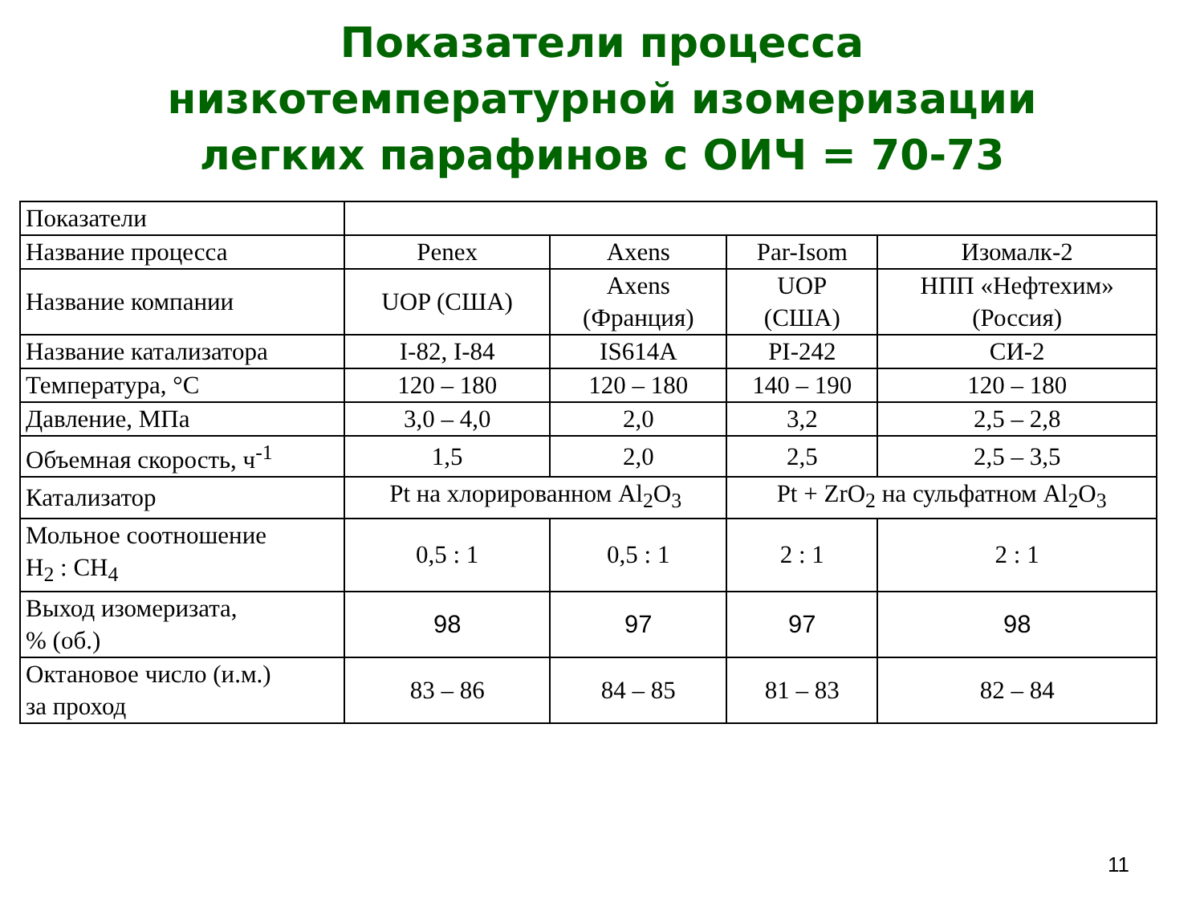Показатели процесса
низкотемпературной изомеризации
легких парафинов с ОИЧ = 70-73
| Показатели | | | | |
| Название процесса | Penex | Axens | Par-Isom | Изомалк-2 |
| Название компании | UOP (США) | Axens (Франция) | UOP (США) | НПП «Нефтехим» (Россия) |
| Название катализатора | I-82, I-84 | IS614A | PI-242 | СИ-2 |
| Температура, °С | 120 – 180 | 120 – 180 | 140 – 190 | 120 – 180 |
| Давление, МПа | 3,0 – 4,0 | 2,0 | 3,2 | 2,5 – 2,8 |
| Объемная скорость, ч<sup>-1</sup> | 1,5 | 2,0 | 2,5 | 2,5 – 3,5 |
| Катализатор | Pt на хлорированном Al<sub>2</sub>O<sub>3</sub> | | Pt + ZrO<sub>2</sub> на сульфатном Al<sub>2</sub>O<sub>3</sub> | |
| Мольное соотношение H<sub>2</sub> : CH<sub>4</sub> | 0,5 : 1 | 0,5 : 1 | 2 : 1 | 2 : 1 |
| Выход изомеризата, % (об.) | 98 | 97 | 97 | 98 |
| Октановое число (и.м.) за проход | 83 – 86 | 84 – 85 | 81 – 83 | 82 – 84 |
11